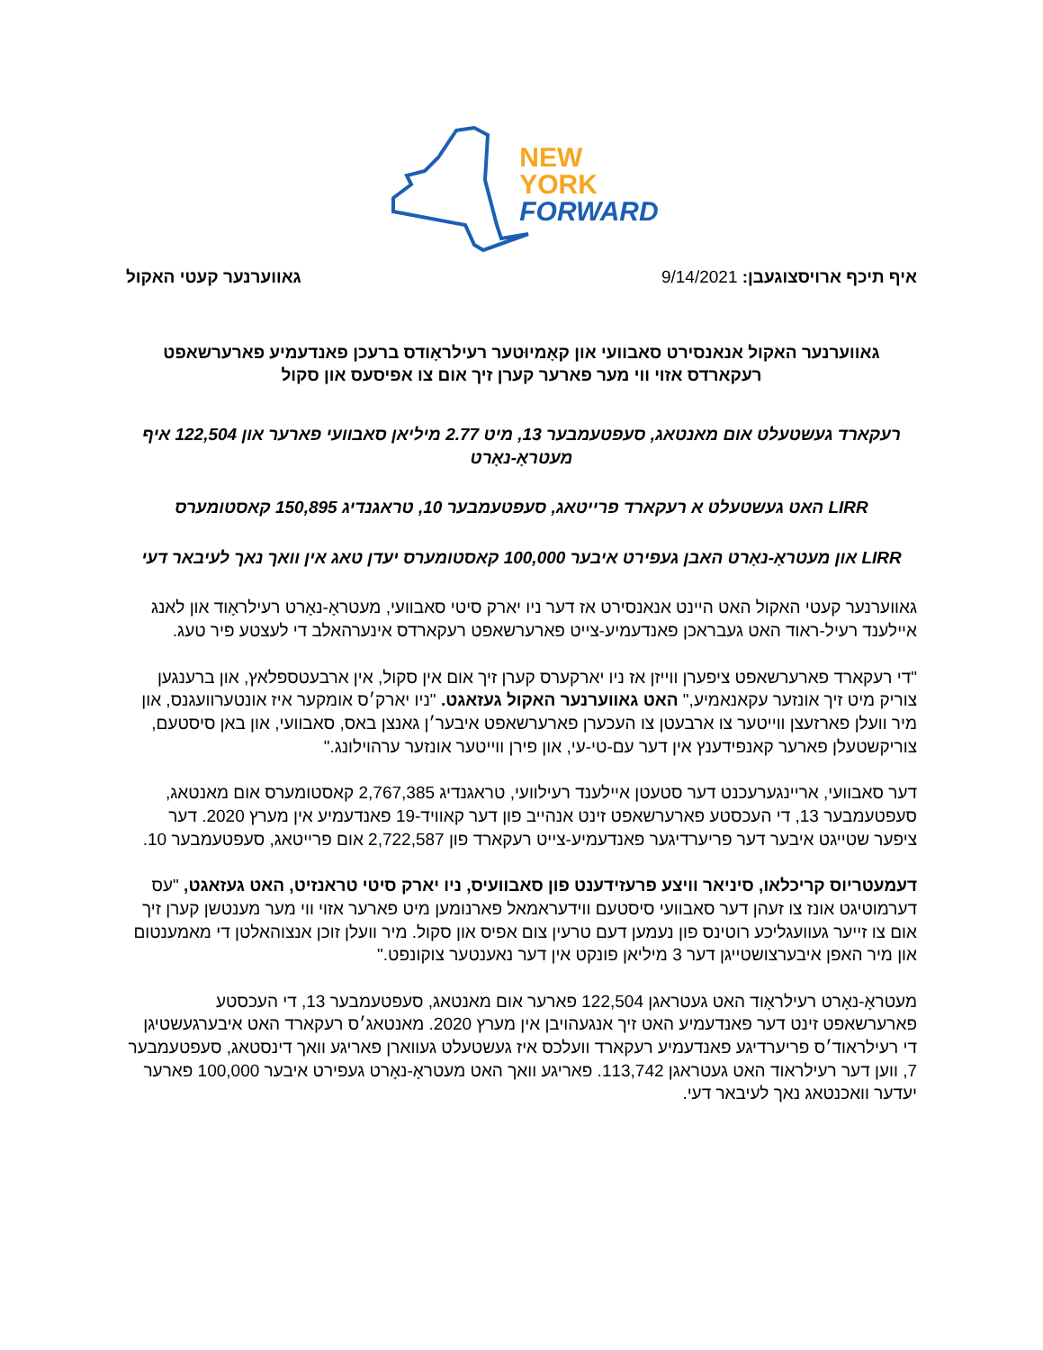NEW
YORK
FORWARD
איף תיכף ארויסצוגעבן: 9/14/2021
גאווערנער קעטי האקול
גאווערנער האקול אנאנסירט סאבוועי און קאָמיוּטער רעילראָודס ברעכן פאנדעמיע פארערשאפט רעקארדס אזוי ווי מער פארער קערן זיך אום צו אפיסעס און סקול
רעקארד געשטעלט אום מאנטאג, סעפטעמבער 13, מיט 2.77 מיליאן סאבוועי פארער און 122,504 איף מעטראָ-נאָרט
LIRR האט געשטעלט א רעקארד פרייטאג, סעפטעמבער 10, טראגנדיג 150,895 קאסטומערס
LIRR און מעטראָ-נאָרט האבן געפירט איבער 100,000 קאסטומערס יעדן טאג אין וואך נאך לעיבאר דעי
גאווערנער קעטי האקול האט היינט אנאנסירט אז דער ניו יארק סיטי סאבוועי, מעטראָ-נאָרט רעילראָוד און לאנג איילענד רעיל-ראוד האט געבראכן פאנדעמיע-צייט פארערשאפט רעקארדס אינערהאלב די לעצטע פיר טעג.
"די רעקארד פארערשאפט ציפערן ווייזן אז ניו יארקערס קערן זיך אום אין סקול, אין ארבעטספלאץ, און ברענגען צוריק מיט זיך אונזער עקאנאמיע," האט גאווערנער האקול געזאגט. "ניו יארק׳ס אומקער איז אונטערוועגנס, און מיר וועלן פארזעצן ווייטער צו ארבעטן צו העכערן פארערשאפט איבער׳ן גאנצן באס, סאבוועי, און באן סיסטעם, צוריקשטעלן פארער קאנפידענץ אין דער עם-טי-עי, און פירן ווייטער אונזער ערהוילונג."
דער סאבוועי, אריינגערעכנט דער סטעטן איילענד רעילוועי, טראגנדיג 2,767,385 קאסטומערס אום מאנטאג, סעפטעמבער 13, די העכסטע פארערשאפט זינט אנהייב פון דער קאוויד-19 פאנדעמיע אין מערץ 2020. דער ציפער שטייגט איבער דער פריערדיגער פאנדעמיע-צייט רעקארד פון 2,722,587 אום פרייטאג, סעפטעמבער 10.
דעמעטריוס קריכלאו, סיניאר וויצע פרעזידענט פון סאבוועיס, ניו יארק סיטי טראנזיט, האט געזאגט, "עס דערמוטיגט אונז צו זעהן דער סאבוועי סיסטעם ווידעראמאל פארנומען מיט פארער אזוי ווי מער מענטשן קערן זיך אום צו זייער געוועגליכע רוטינס פון נעמען דעם טרעין צום אפיס און סקול. מיר וועלן זוכן אנצוהאלטן די מאמענטום און מיר האפן איבערצושטייגן דער 3 מיליאן פונקט אין דער נאענטער צוקונפט."
מעטראָ-נאָרט רעילראָוד האט געטראגן 122,504 פארער אום מאנטאג, סעפטעמבער 13, די העכסטע פארערשאפט זינט דער פאנדעמיע האט זיך אנגעהויבן אין מערץ 2020. מאנטאג׳ס רעקארד האט איבערגעשטיגן די רעילראוד׳ס פריערדיגע פאנדעמיע רעקארד וועלכס איז געשטעלט געווארן פאריגע וואך דינסטאג, סעפטעמבער 7, ווען דער רעילראוד האט געטראגן 113,742. פאריגע וואך האט מעטראָ-נאָרט געפירט איבער 100,000 פארער יעדער וואכנטאג נאך לעיבאר דעי.